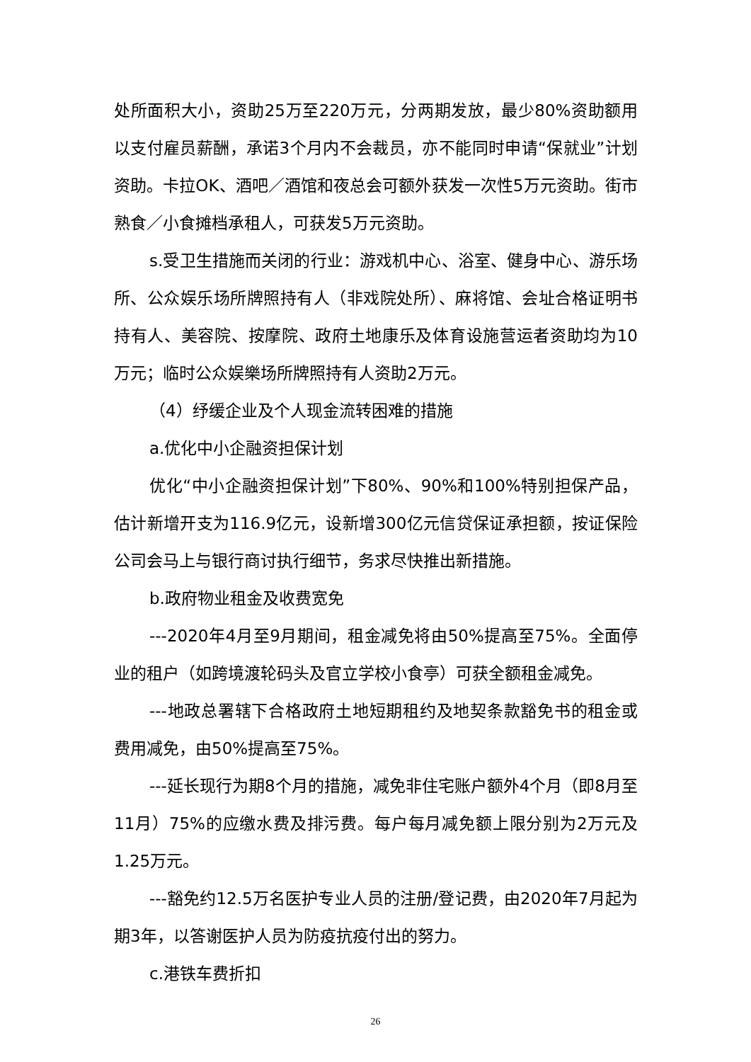处所面积大小，资助25万至220万元，分两期发放，最少80%资助额用以支付雇员薪酬，承诺3个月内不会裁员，亦不能同时申请“保就业”计划资助。卡拉OK、酒吧／酒馆和夜总会可额外获发一次性5万元资助。街市熟食／小食摊档承租人，可获发5万元资助。
s.受卫生措施而关闭的行业：游戏机中心、浴室、健身中心、游乐场所、公众娱乐场所牌照持有人（非戏院处所）、麻将馆、会址合格证明书持有人、美容院、按摩院、政府土地康乐及体育设施营运者资助均为10万元；临时公众娱樂场所牌照持有人资助2万元。
（4）纾缓企业及个人现金流转困难的措施
a.优化中小企融资担保计划
优化“中小企融资担保计划”下80%、90%和100%特别担保产品，估计新增开支为116.9亿元，设新增300亿元信贷保证承担额，按证保险公司会马上与银行商讨执行细节，务求尽快推出新措施。
b.政府物业租金及收费宽免
---2020年4月至9月期间，租金减免将由50%提高至75%。全面停业的租户（如跨境渡轮码头及官立学校小食亭）可获全额租金减免。
---地政总署辖下合格政府土地短期租约及地契条款豁免书的租金或费用减免，由50%提高至75%。
---延长现行为期8个月的措施，减免非住宅账户额外4个月（即8月至11月）75%的应缴水费及排污费。每户每月减免额上限分别为2万元及1.25万元。
---豁免约12.5万名医护专业人员的注册/登记费，由2020年7月起为期3年，以答谢医护人员为防疫抗疫付出的努力。
c.港铁车费折扣
26